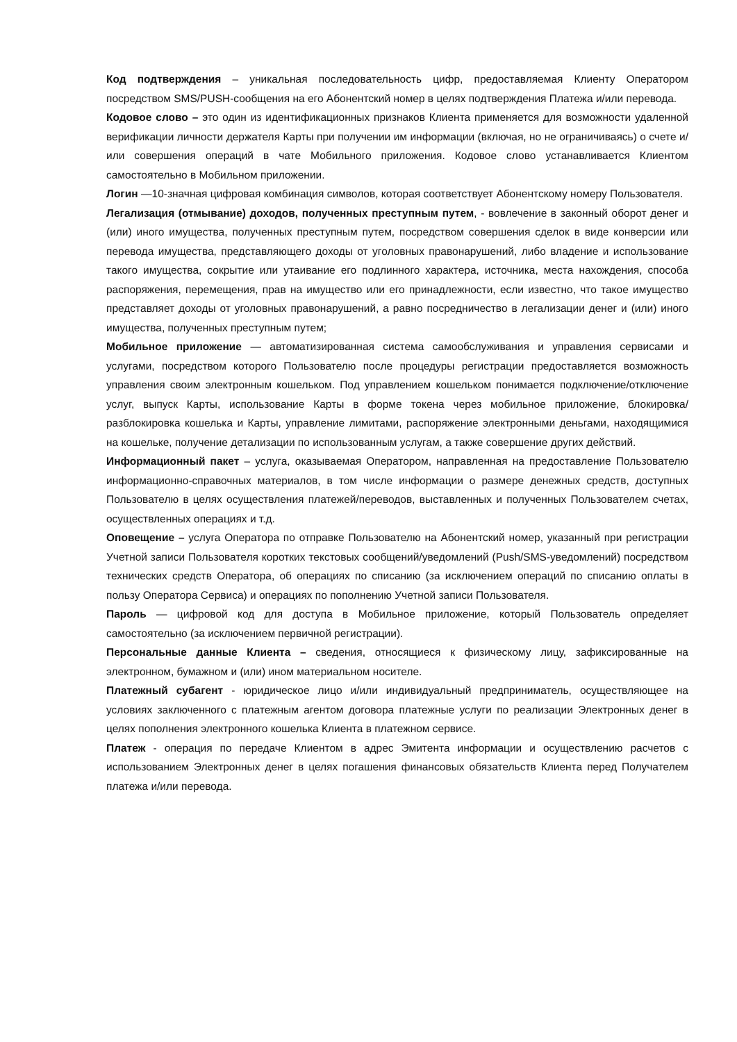Код подтверждения – уникальная последовательность цифр, предоставляемая Клиенту Оператором посредством SMS/PUSH-сообщения на его Абонентский номер в целях подтверждения Платежа и/или перевода.
Кодовое слово – это один из идентификационных признаков Клиента применяется для возможности удаленной верификации личности держателя Карты при получении им информации (включая, но не ограничиваясь) о счете и/или совершения операций в чате Мобильного приложения. Кодовое слово устанавливается Клиентом самостоятельно в Мобильном приложении.
Логин —10-значная цифровая комбинация символов, которая соответствует Абонентскому номеру Пользователя.
Легализация (отмывание) доходов, полученных преступным путем, - вовлечение в законный оборот денег и (или) иного имущества, полученных преступным путем, посредством совершения сделок в виде конверсии или перевода имущества, представляющего доходы от уголовных правонарушений, либо владение и использование такого имущества, сокрытие или утаивание его подлинного характера, источника, места нахождения, способа распоряжения, перемещения, прав на имущество или его принадлежности, если известно, что такое имущество представляет доходы от уголовных правонарушений, а равно посредничество в легализации денег и (или) иного имущества, полученных преступным путем;
Мобильное приложение — автоматизированная система самообслуживания и управления сервисами и услугами, посредством которого Пользователю после процедуры регистрации предоставляется возможность управления своим электронным кошельком. Под управлением кошельком понимается подключение/отключение услуг, выпуск Карты, использование Карты в форме токена через мобильное приложение, блокировка/разблокировка кошелька и Карты, управление лимитами, распоряжение электронными деньгами, находящимися на кошельке, получение детализации по использованным услугам, а также совершение других действий.
Информационный пакет – услуга, оказываемая Оператором, направленная на предоставление Пользователю информационно-справочных материалов, в том числе информации о размере денежных средств, доступных Пользователю в целях осуществления платежей/переводов, выставленных и полученных Пользователем счетах, осуществленных операциях и т.д.
Оповещение – услуга Оператора по отправке Пользователю на Абонентский номер, указанный при регистрации Учетной записи Пользователя коротких текстовых сообщений/уведомлений (Push/SMS-уведомлений) посредством технических средств Оператора, об операциях по списанию (за исключением операций по списанию оплаты в пользу Оператора Сервиса) и операциях по пополнению Учетной записи Пользователя.
Пароль — цифровой код для доступа в Мобильное приложение, который Пользователь определяет самостоятельно (за исключением первичной регистрации).
Персональные данные Клиента – сведения, относящиеся к физическому лицу, зафиксированные на электронном, бумажном и (или) ином материальном носителе.
Платежный субагент - юридическое лицо и/или индивидуальный предприниматель, осуществляющее на условиях заключенного с платежным агентом договора платежные услуги по реализации Электронных денег в целях пополнения электронного кошелька Клиента в платежном сервисе.
Платеж - операция по передаче Клиентом в адрес Эмитента информации и осуществлению расчетов с использованием Электронных денег в целях погашения финансовых обязательств Клиента перед Получателем платежа и/или перевода.